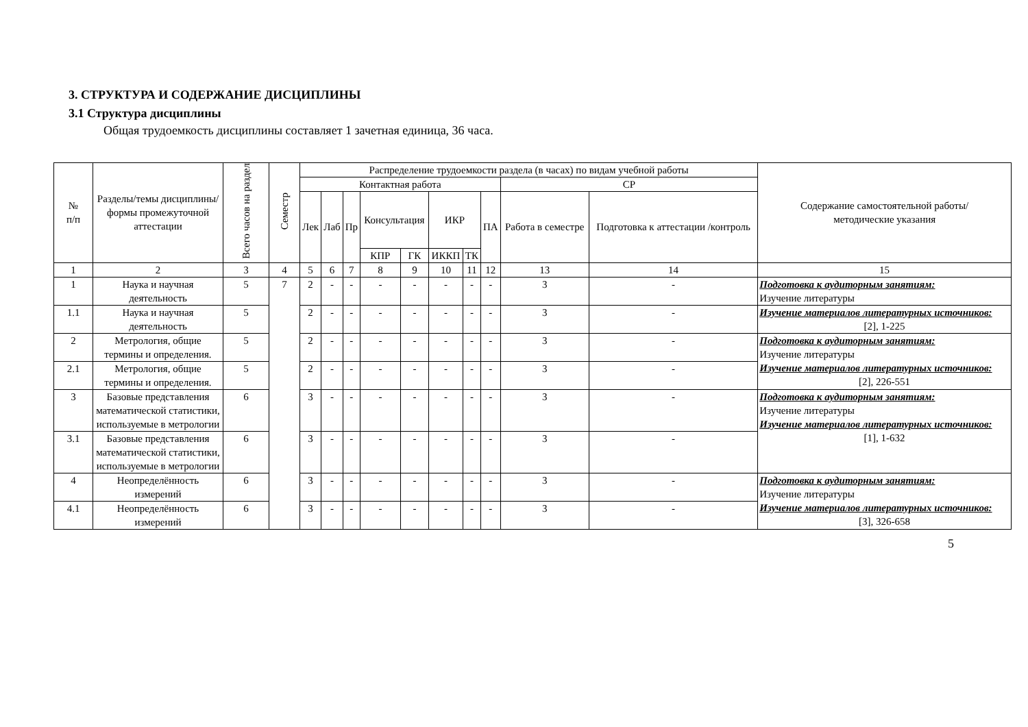3. СТРУКТУРА И СОДЕРЖАНИЕ ДИСЦИПЛИНЫ
3.1 Структура дисциплины
Общая трудоемкость дисциплины составляет 1 зачетная единица, 36 часа.
| № п/п | Разделы/темы дисциплины/формы промежуточной аттестации | Всего часов на раздел | Семестр | Распределение трудоемкости раздела (в часах) по видам учебной работы | | | | | | | | | | Содержание самостоятельной работы/ методические указания |
| --- | --- | --- | --- | --- | --- | --- | --- | --- | --- | --- | --- | --- | --- | --- |
| | | | | Контактная работа | | | | | | | | СР | | |
| | | | | Лек | Лаб | Пр | Консультация | | ИКР | | ПА | Работа в семестре | Подготовка к аттестации /контроль | |
| | | | | | | | КПР | ГК | ИККП | ТК | | | | |
| 1 | 2 | 3 | 4 | 5 | 6 | 7 | 8 | 9 | 10 | 11 | 12 | 13 | 14 | 15 |
| 1 | Наука и научная деятельность | 5 | 7 | 2 | - | - | - | - | - | - | - | 3 | - | Подготовка к аудиторным занятиям: Изучение литературы |
| 1.1 | Наука и научная деятельность | 5 | | 2 | - | - | - | - | - | - | - | 3 | - | Изучение материалов литературных источников: [2], 1-225 |
| 2 | Метрология, общие термины и определения. | 5 | | 2 | - | - | - | - | - | - | - | 3 | - | Подготовка к аудиторным занятиям: Изучение литературы Изучение материалов литературных источников: [2], 226-551 |
| 2.1 | Метрология, общие термины и определения. | 5 | | 2 | - | - | - | - | - | - | - | 3 | - | |
| 3 | Базовые представления математической статистики, используемые в метрологии | 6 | | 3 | - | - | - | - | - | - | - | 3 | - | Подготовка к аудиторным занятиям: Изучение литературы Изучение материалов литературных источников: [1], 1-632 |
| 3.1 | Базовые представления математической статистики, используемые в метрологии | 6 | | 3 | - | - | - | - | - | - | - | 3 | - | |
| 4 | Неопределённость измерений | 6 | | 3 | - | - | - | - | - | - | - | 3 | - | Подготовка к аудиторным занятиям: Изучение литературы Изучение материалов литературных источников: [3], 326-658 |
| 4.1 | Неопределённость измерений | 6 | | 3 | - | - | - | - | - | - | - | 3 | - | |
5